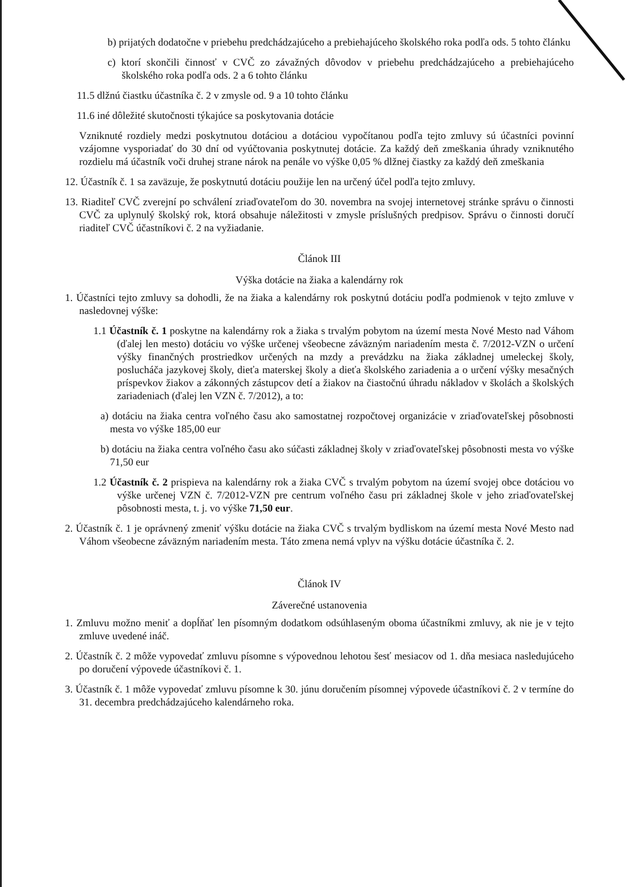b) prijatých dodatočne v priebehu predchádzajúceho a prebiehajúceho školského roka podľa ods. 5 tohto článku
c) ktorí skončili činnosť v CVČ zo závažných dôvodov v priebehu predchádzajúceho a prebiehajúceho školského roka podľa ods. 2 a 6 tohto článku
11.5 dlžnú čiastku účastníka č. 2 v zmysle od. 9 a 10 tohto článku
11.6 iné dôležité skutočnosti týkajúce sa poskytovania dotácie
Vzniknuté rozdiely medzi poskytnutou dotáciou a dotáciou vypočítanou podľa tejto zmluvy sú účastníci povinní vzájomne vysporiadať do 30 dní od vyúčtovania poskytnutej dotácie. Za každý deň zmeškania úhrady vzniknutého rozdielu má účastník voči druhej strane nárok na penále vo výške 0,05 % dlžnej čiastky za každý deň zmeškania
12. Účastník č. 1 sa zaväzuje, že poskytnutú dotáciu použije len na určený účel podľa tejto zmluvy.
13. Riaditeľ CVČ zverejní po schválení zriaďovateľom do 30. novembra na svojej internetovej stránke správu o činnosti CVČ za uplynulý školský rok, ktorá obsahuje náležitosti v zmysle príslušných predpisov. Správu o činnosti doručí riaditeľ CVČ účastníkovi č. 2 na vyžiadanie.
Článok III
Výška dotácie na žiaka a kalendárny rok
1. Účastníci tejto zmluvy sa dohodli, že na žiaka a kalendárny rok poskytnú dotáciu podľa podmienok v tejto zmluve v nasledovnej výške:
1.1 Účastník č. 1 poskytne na kalendárny rok a žiaka s trvalým pobytom na území mesta Nové Mesto nad Váhom (ďalej len mesto) dotáciu vo výške určenej všeobecne záväzným nariadením mesta č. 7/2012-VZN o určení výšky finančných prostriedkov určených na mzdy a prevádzku na žiaka základnej umeleckej školy, poslucháča jazykovej školy, dieťa materskej školy a dieťa školského zariadenia a o určení výšky mesačných príspevkov žiakov a zákonných zástupcov detí a žiakov na čiastočnú úhradu nákladov v školách a školských zariadeniach (ďalej len VZN č. 7/2012), a to:
a) dotáciu na žiaka centra voľného času ako samostatnej rozpočtovej organizácie v zriaďovateľskej pôsobnosti mesta vo výške 185,00 eur
b) dotáciu na žiaka centra voľného času ako súčasti základnej školy v zriaďovateľskej pôsobnosti mesta vo výške 71,50 eur
1.2 Účastník č. 2 prispieva na kalendárny rok a žiaka CVČ s trvalým pobytom na území svojej obce dotáciou vo výške určenej VZN č. 7/2012-VZN pre centrum voľného času pri základnej škole v jeho zriaďovateľskej pôsobnosti mesta, t. j. vo výške 71,50 eur.
2. Účastník č. 1 je oprávnený zmeniť výšku dotácie na žiaka CVČ s trvalým bydliskom na území mesta Nové Mesto nad Váhom všeobecne záväzným nariadením mesta. Táto zmena nemá vplyv na výšku dotácie účastníka č. 2.
Článok IV
Záverečné ustanovenia
1. Zmluvu možno meniť a dopĺňať len písomným dodatkom odsúhlaseným oboma účastníkmi zmluvy, ak nie je v tejto zmluve uvedené ináč.
2. Účastník č. 2 môže vypovedať zmluvu písomne s výpovednou lehotou šesť mesiacov od 1. dňa mesiaca nasledujúceho po doručení výpovede účastníkovi č. 1.
3. Účastník č. 1 môže vypovedať zmluvu písomne k 30. júnu doručením písomnej výpovede účastníkovi č. 2 v termíne do 31. decembra predchádzajúceho kalendárneho roka.